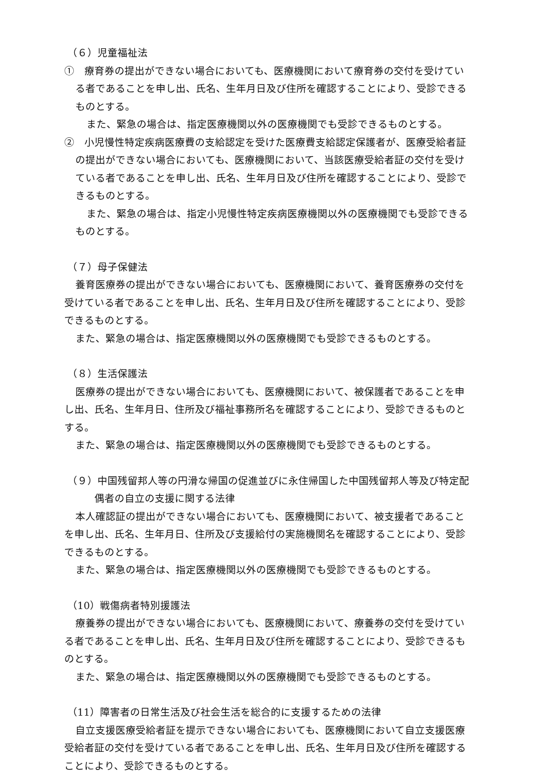（６）児童福祉法
①　療育券の提出ができない場合においても、医療機関において療育券の交付を受けている者であることを申し出、氏名、生年月日及び住所を確認することにより、受診できるものとする。
また、緊急の場合は、指定医療機関以外の医療機関でも受診できるものとする。
②　小児慢性特定疾病医療費の支給認定を受けた医療費支給認定保護者が、医療受給者証の提出ができない場合においても、医療機関において、当該医療受給者証の交付を受けている者であることを申し出、氏名、生年月日及び住所を確認することにより、受診できるものとする。
また、緊急の場合は、指定小児慢性特定疾病医療機関以外の医療機関でも受診できるものとする。
（７）母子保健法
養育医療券の提出ができない場合においても、医療機関において、養育医療券の交付を受けている者であることを申し出、氏名、生年月日及び住所を確認することにより、受診できるものとする。
また、緊急の場合は、指定医療機関以外の医療機関でも受診できるものとする。
（８）生活保護法
医療券の提出ができない場合においても、医療機関において、被保護者であることを申し出、氏名、生年月日、住所及び福祉事務所名を確認することにより、受診できるものとする。
また、緊急の場合は、指定医療機関以外の医療機関でも受診できるものとする。
（９）中国残留邦人等の円滑な帰国の促進並びに永住帰国した中国残留邦人等及び特定配偶者の自立の支援に関する法律
本人確認証の提出ができない場合においても、医療機関において、被支援者であることを申し出、氏名、生年月日、住所及び支援給付の実施機関名を確認することにより、受診できるものとする。
また、緊急の場合は、指定医療機関以外の医療機関でも受診できるものとする。
（10）戦傷病者特別援護法
療養券の提出ができない場合においても、医療機関において、療養券の交付を受けている者であることを申し出、氏名、生年月日及び住所を確認することにより、受診できるものとする。
また、緊急の場合は、指定医療機関以外の医療機関でも受診できるものとする。
（11）障害者の日常生活及び社会生活を総合的に支援するための法律
自立支援医療受給者証を提示できない場合においても、医療機関において自立支援医療受給者証の交付を受けている者であることを申し出、氏名、生年月日及び住所を確認することにより、受診できるものとする。